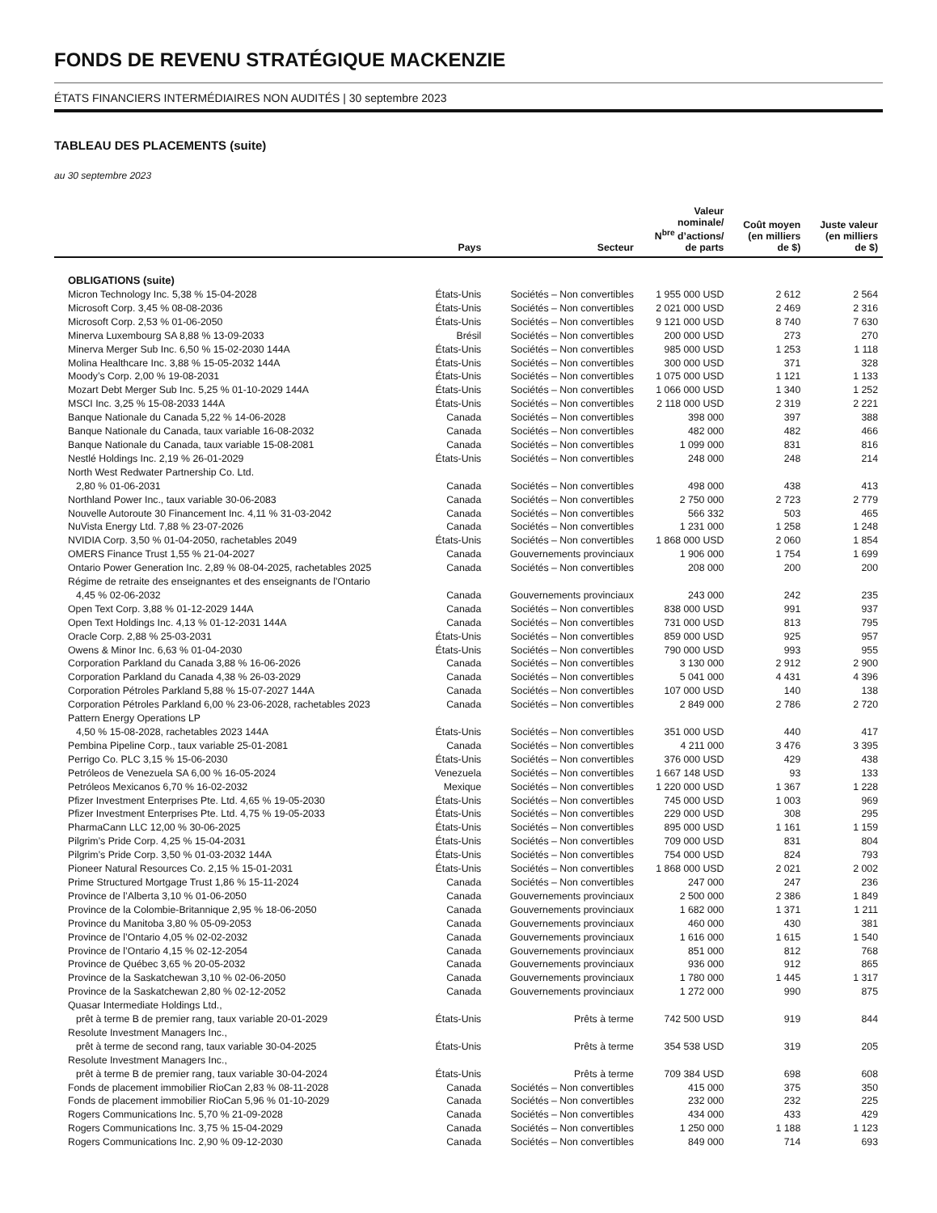FONDS DE REVENU STRATÉGIQUE MACKENZIE
ÉTATS FINANCIERS INTERMÉDIAIRES NON AUDITÉS | 30 septembre 2023
TABLEAU DES PLACEMENTS (suite)
au 30 septembre 2023
| | Pays | Secteur | Valeur nominale/ N<sup>bre</sup> d’actions/ de parts | Coût moyen (en milliers de $) | Juste valeur (en milliers de $) |
| --- | --- | --- | --- | --- | --- |
| OBLIGATIONS (suite) | | | | | |
| Micron Technology Inc. 5,38 % 15-04-2028 | États-Unis | Sociétés – Non convertibles | 1 955 000 USD | 2 612 | 2 564 |
| Microsoft Corp. 3,45 % 08-08-2036 | États-Unis | Sociétés – Non convertibles | 2 021 000 USD | 2 469 | 2 316 |
| Microsoft Corp. 2,53 % 01-06-2050 | États-Unis | Sociétés – Non convertibles | 9 121 000 USD | 8 740 | 7 630 |
| Minerva Luxembourg SA 8,88 % 13-09-2033 | Brésil | Sociétés – Non convertibles | 200 000 USD | 273 | 270 |
| Minerva Merger Sub Inc. 6,50 % 15-02-2030 144A | États-Unis | Sociétés – Non convertibles | 985 000 USD | 1 253 | 1 118 |
| Molina Healthcare Inc. 3,88 % 15-05-2032 144A | États-Unis | Sociétés – Non convertibles | 300 000 USD | 371 | 328 |
| Moody’s Corp. 2,00 % 19-08-2031 | États-Unis | Sociétés – Non convertibles | 1 075 000 USD | 1 121 | 1 133 |
| Mozart Debt Merger Sub Inc. 5,25 % 01-10-2029 144A | États-Unis | Sociétés – Non convertibles | 1 066 000 USD | 1 340 | 1 252 |
| MSCI Inc. 3,25 % 15-08-2033 144A | États-Unis | Sociétés – Non convertibles | 2 118 000 USD | 2 319 | 2 221 |
| Banque Nationale du Canada 5,22 % 14-06-2028 | Canada | Sociétés – Non convertibles | 398 000 | 397 | 388 |
| Banque Nationale du Canada, taux variable 16-08-2032 | Canada | Sociétés – Non convertibles | 482 000 | 482 | 466 |
| Banque Nationale du Canada, taux variable 15-08-2081 | Canada | Sociétés – Non convertibles | 1 099 000 | 831 | 816 |
| Nestlé Holdings Inc. 2,19 % 26-01-2029 | États-Unis | Sociétés – Non convertibles | 248 000 | 248 | 214 |
| North West Redwater Partnership Co. Ltd. | | | | | |
| 2,80 % 01-06-2031 | Canada | Sociétés – Non convertibles | 498 000 | 438 | 413 |
| Northland Power Inc., taux variable 30-06-2083 | Canada | Sociétés – Non convertibles | 2 750 000 | 2 723 | 2 779 |
| Nouvelle Autoroute 30 Financement Inc. 4,11 % 31-03-2042 | Canada | Sociétés – Non convertibles | 566 332 | 503 | 465 |
| NuVista Energy Ltd. 7,88 % 23-07-2026 | Canada | Sociétés – Non convertibles | 1 231 000 | 1 258 | 1 248 |
| NVIDIA Corp. 3,50 % 01-04-2050, rachetables 2049 | États-Unis | Sociétés – Non convertibles | 1 868 000 USD | 2 060 | 1 854 |
| OMERS Finance Trust 1,55 % 21-04-2027 | Canada | Gouvernements provinciaux | 1 906 000 | 1 754 | 1 699 |
| Ontario Power Generation Inc. 2,89 % 08-04-2025, rachetables 2025 | Canada | Sociétés – Non convertibles | 208 000 | 200 | 200 |
| Régime de retraite des enseignantes et des enseignants de l’Ontario | | | | | |
| 4,45 % 02-06-2032 | Canada | Gouvernements provinciaux | 243 000 | 242 | 235 |
| Open Text Corp. 3,88 % 01-12-2029 144A | Canada | Sociétés – Non convertibles | 838 000 USD | 991 | 937 |
| Open Text Holdings Inc. 4,13 % 01-12-2031 144A | Canada | Sociétés – Non convertibles | 731 000 USD | 813 | 795 |
| Oracle Corp. 2,88 % 25-03-2031 | États-Unis | Sociétés – Non convertibles | 859 000 USD | 925 | 957 |
| Owens & Minor Inc. 6,63 % 01-04-2030 | États-Unis | Sociétés – Non convertibles | 790 000 USD | 993 | 955 |
| Corporation Parkland du Canada 3,88 % 16-06-2026 | Canada | Sociétés – Non convertibles | 3 130 000 | 2 912 | 2 900 |
| Corporation Parkland du Canada 4,38 % 26-03-2029 | Canada | Sociétés – Non convertibles | 5 041 000 | 4 431 | 4 396 |
| Corporation Pétroles Parkland 5,88 % 15-07-2027 144A | Canada | Sociétés – Non convertibles | 107 000 USD | 140 | 138 |
| Corporation Pétroles Parkland 6,00 % 23-06-2028, rachetables 2023 | Canada | Sociétés – Non convertibles | 2 849 000 | 2 786 | 2 720 |
| Pattern Energy Operations LP | | | | | |
| 4,50 % 15-08-2028, rachetables 2023 144A | États-Unis | Sociétés – Non convertibles | 351 000 USD | 440 | 417 |
| Pembina Pipeline Corp., taux variable 25-01-2081 | Canada | Sociétés – Non convertibles | 4 211 000 | 3 476 | 3 395 |
| Perrigo Co. PLC 3,15 % 15-06-2030 | États-Unis | Sociétés – Non convertibles | 376 000 USD | 429 | 438 |
| Petróleos de Venezuela SA 6,00 % 16-05-2024 | Venezuela | Sociétés – Non convertibles | 1 667 148 USD | 93 | 133 |
| Petróleos Mexicanos 6,70 % 16-02-2032 | Mexique | Sociétés – Non convertibles | 1 220 000 USD | 1 367 | 1 228 |
| Pfizer Investment Enterprises Pte. Ltd. 4,65 % 19-05-2030 | États-Unis | Sociétés – Non convertibles | 745 000 USD | 1 003 | 969 |
| Pfizer Investment Enterprises Pte. Ltd. 4,75 % 19-05-2033 | États-Unis | Sociétés – Non convertibles | 229 000 USD | 308 | 295 |
| PharmaCann LLC 12,00 % 30-06-2025 | États-Unis | Sociétés – Non convertibles | 895 000 USD | 1 161 | 1 159 |
| Pilgrim’s Pride Corp. 4,25 % 15-04-2031 | États-Unis | Sociétés – Non convertibles | 709 000 USD | 831 | 804 |
| Pilgrim’s Pride Corp. 3,50 % 01-03-2032 144A | États-Unis | Sociétés – Non convertibles | 754 000 USD | 824 | 793 |
| Pioneer Natural Resources Co. 2,15 % 15-01-2031 | États-Unis | Sociétés – Non convertibles | 1 868 000 USD | 2 021 | 2 002 |
| Prime Structured Mortgage Trust 1,86 % 15-11-2024 | Canada | Sociétés – Non convertibles | 247 000 | 247 | 236 |
| Province de l’Alberta 3,10 % 01-06-2050 | Canada | Gouvernements provinciaux | 2 500 000 | 2 386 | 1 849 |
| Province de la Colombie-Britannique 2,95 % 18-06-2050 | Canada | Gouvernements provinciaux | 1 682 000 | 1 371 | 1 211 |
| Province du Manitoba 3,80 % 05-09-2053 | Canada | Gouvernements provinciaux | 460 000 | 430 | 381 |
| Province de l’Ontario 4,05 % 02-02-2032 | Canada | Gouvernements provinciaux | 1 616 000 | 1 615 | 1 540 |
| Province de l’Ontario 4,15 % 02-12-2054 | Canada | Gouvernements provinciaux | 851 000 | 812 | 768 |
| Province de Québec 3,65 % 20-05-2032 | Canada | Gouvernements provinciaux | 936 000 | 912 | 865 |
| Province de la Saskatchewan 3,10 % 02-06-2050 | Canada | Gouvernements provinciaux | 1 780 000 | 1 445 | 1 317 |
| Province de la Saskatchewan 2,80 % 02-12-2052 | Canada | Gouvernements provinciaux | 1 272 000 | 990 | 875 |
| Quasar Intermediate Holdings Ltd., | | | | | |
| prêt à terme B de premier rang, taux variable 20-01-2029 | États-Unis | Prêts à terme | 742 500 USD | 919 | 844 |
| Resolute Investment Managers Inc., | | | | | |
| prêt à terme de second rang, taux variable 30-04-2025 | États-Unis | Prêts à terme | 354 538 USD | 319 | 205 |
| Resolute Investment Managers Inc., | | | | | |
| prêt à terme B de premier rang, taux variable 30-04-2024 | États-Unis | Prêts à terme | 709 384 USD | 698 | 608 |
| Fonds de placement immobilier RioCan 2,83 % 08-11-2028 | Canada | Sociétés – Non convertibles | 415 000 | 375 | 350 |
| Fonds de placement immobilier RioCan 5,96 % 01-10-2029 | Canada | Sociétés – Non convertibles | 232 000 | 232 | 225 |
| Rogers Communications Inc. 5,70 % 21-09-2028 | Canada | Sociétés – Non convertibles | 434 000 | 433 | 429 |
| Rogers Communications Inc. 3,75 % 15-04-2029 | Canada | Sociétés – Non convertibles | 1 250 000 | 1 188 | 1 123 |
| Rogers Communications Inc. 2,90 % 09-12-2030 | Canada | Sociétés – Non convertibles | 849 000 | 714 | 693 |